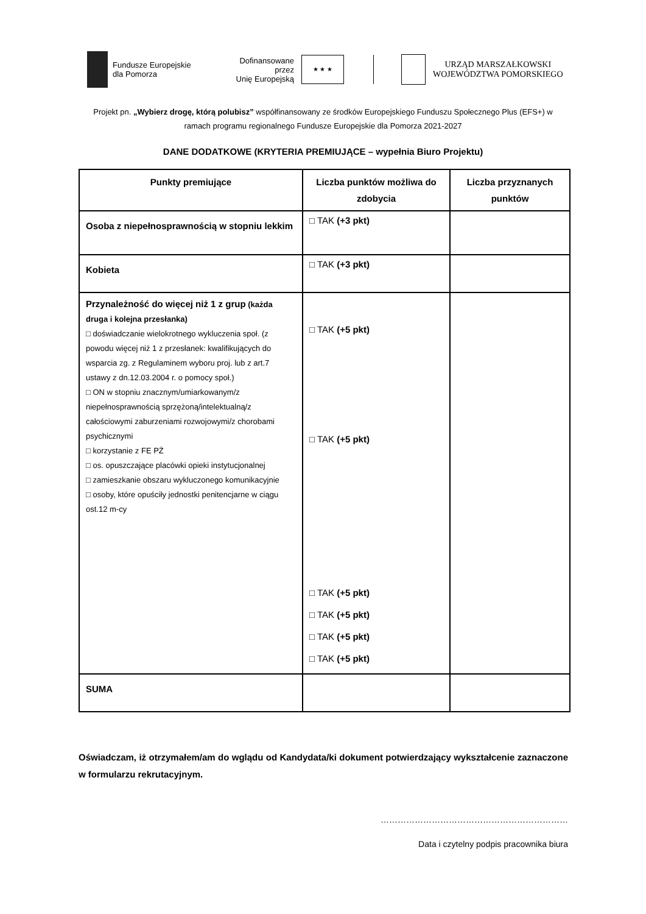Fundusze Europejskie
dla Pomorza
Dofinansowane przez
Unię Europejską
★ ★ ★
URZĄD MARSZAŁKOWSKI
WOJEWÓDZTWA POMORSKIEGO
Projekt pn. „Wybierz drogę, którą polubisz” współfinansowany ze środków Europejskiego Funduszu Społecznego Plus (EFS+) w ramach programu regionalnego Fundusze Europejskie dla Pomorza 2021-2027
DANE DODATKOWE (KRYTERIA PREMIUJĄCE – wypełnia Biuro Projektu)
| Punkty premiujące | Liczba punktów możliwa do zdobycia | Liczba przyznanych punktów |
| --- | --- | --- |
| Osoba z niepełnosprawnością w stopniu lekkim | □ TAK (+3 pkt) | |
| Kobieta | □ TAK (+3 pkt) | |
| Przynależność do więcej niż 1 z grup (każda druga i kolejna przesłanka) □ doświadczanie wielokrotnego wykluczenia społ. (z powodu więcej niż 1 z przesłanek: kwalifikujących do wsparcia zg. z Regulaminem wyboru proj. lub z art.7 ustawy z dn.12.03.2004 r. o pomocy społ.) □ ON w stopniu znacznym/umiarkowanym/z niepełnosprawnością sprzężoną/intelektualną/z całościowymi zaburzeniami rozwojowymi/z chorobami psychicznymi □ korzystanie z FE PŻ □ os. opuszczające placówki opieki instytucjonalnej □ zamieszkanie obszaru wykluczonego komunikacyjnie □ osoby, które opuściły jednostki penitencjarne w ciągu ost.12 m-cy | □ TAK (+5 pkt) □ TAK (+5 pkt) □ TAK (+5 pkt) □ TAK (+5 pkt) □ TAK (+5 pkt) □ TAK (+5 pkt) | |
| SUMA | | |
Oświadczam, iż otrzymałem/am do wglądu od Kandydata/ki dokument potwierdzający wykształcenie zaznaczone w formularzu rekrutacyjnym.
…………………………………………………………
Data i czytelny podpis pracownika biura